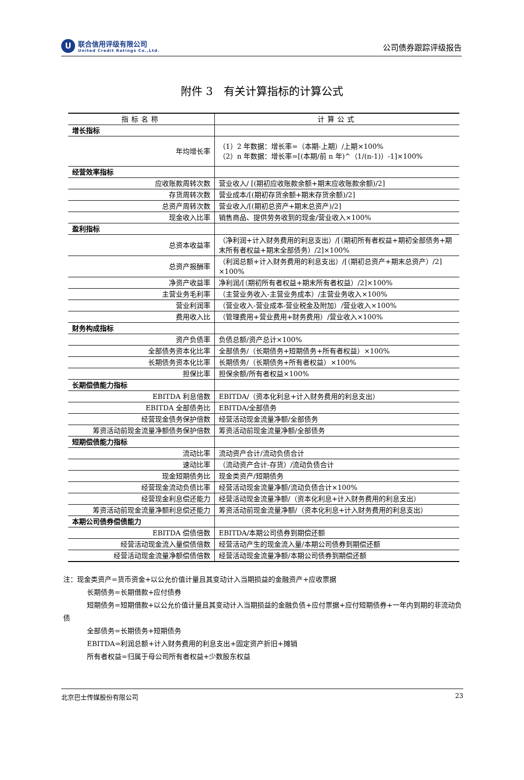U
联合信用评级有限公司
United Credit Ratings Co.,Ltd.
公司债券跟踪评级报告
附件 3　有关计算指标的计算公式
| 指标名称 | 计算公式 |
| --- | --- |
| 增长指标 | |
| 年均增长率 | （1）2 年数据：增长率=（本期-上期）/上期×100% （2）n 年数据：增长率=[(本期/前 n 年)^（1/(n-1)）-1]×100% |
| 经营效率指标 | |
| 应收账款周转次数 | 营业收入/ [(期初应收账款余额+期末应收账款余额)/2] |
| 存货周转次数 | 营业成本/[(期初存货余额+期末存货余额)/2] |
| 总资产周转次数 | 营业收入/[(期初总资产+期末总资产)/2] |
| 现金收入比率 | 销售商品、提供劳务收到的现金/营业收入×100% |
| 盈利指标 | |
| 总资本收益率 | （净利润+计入财务费用的利息支出）/[（期初所有者权益+期初全部债务+期末所有者权益+期末全部债务）/2]×100% |
| 总资产报酬率 | （利润总额+计入财务费用的利息支出）/[（期初总资产+期末总资产）/2] ×100% |
| 净资产收益率 | 净利润/[（期初所有者权益+期末所有者权益）/2]×100% |
| 主营业务毛利率 | （主营业务收入-主营业务成本）/主营业务收入×100% |
| 营业利润率 | （营业收入-营业成本-营业税金及附加）/营业收入×100% |
| 费用收入比 | （管理费用+营业费用+财务费用）/营业收入×100% |
| 财务构成指标 | |
| 资产负债率 | 负债总额/资产总计×100% |
| 全部债务资本化比率 | 全部债务/（长期债务+短期债务+所有者权益）×100% |
| 长期债务资本化比率 | 长期债务/（长期债务+所有者权益）×100% |
| 担保比率 | 担保余额/所有者权益×100% |
| 长期偿债能力指标 | |
| EBITDA 利息倍数 | EBITDA/（资本化利息+计入财务费用的利息支出） |
| EBITDA 全部债务比 | EBITDA/全部债务 |
| 经营现金债务保护倍数 | 经营活动现金流量净额/全部债务 |
| 筹资活动前现金流量净额债务保护倍数 | 筹资活动前现金流量净额/全部债务 |
| 短期偿债能力指标 | |
| 流动比率 | 流动资产合计/流动负债合计 |
| 速动比率 | （流动资产合计-存货）/流动负债合计 |
| 现金短期债务比 | 现金类资产/短期债务 |
| 经营现金流动负债比率 | 经营活动现金流量净额/流动负债合计×100% |
| 经营现金利息偿还能力 | 经营活动现金流量净额/（资本化利息+计入财务费用的利息支出） |
| 筹资活动前现金流量净额利息偿还能力 | 筹资活动前现金流量净额/（资本化利息+计入财务费用的利息支出） |
| 本期公司债券偿债能力 | |
| EBITDA 偿债倍数 | EBITDA/本期公司债券到期偿还额 |
| 经营活动现金流入量偿债倍数 | 经营活动产生的现金流入量/本期公司债券到期偿还额 |
| 经营活动现金流量净额偿债倍数 | 经营活动现金流量净额/本期公司债券到期偿还额 |
注：现金类资产=货币资金+以公允价值计量且其变动计入当期损益的金融资产+应收票据
长期债务=长期借款+应付债券
短期债务=短期借款+以公允价值计量且其变动计入当期损益的金融负债+应付票据+应付短期债券+一年内到期的非流动负债
全部债务=长期债务+短期债务
EBITDA=利润总额+计入财务费用的利息支出+固定资产折旧+摊销
所有者权益=归属于母公司所有者权益+少数股东权益
北京巴士传媒股份有限公司 23